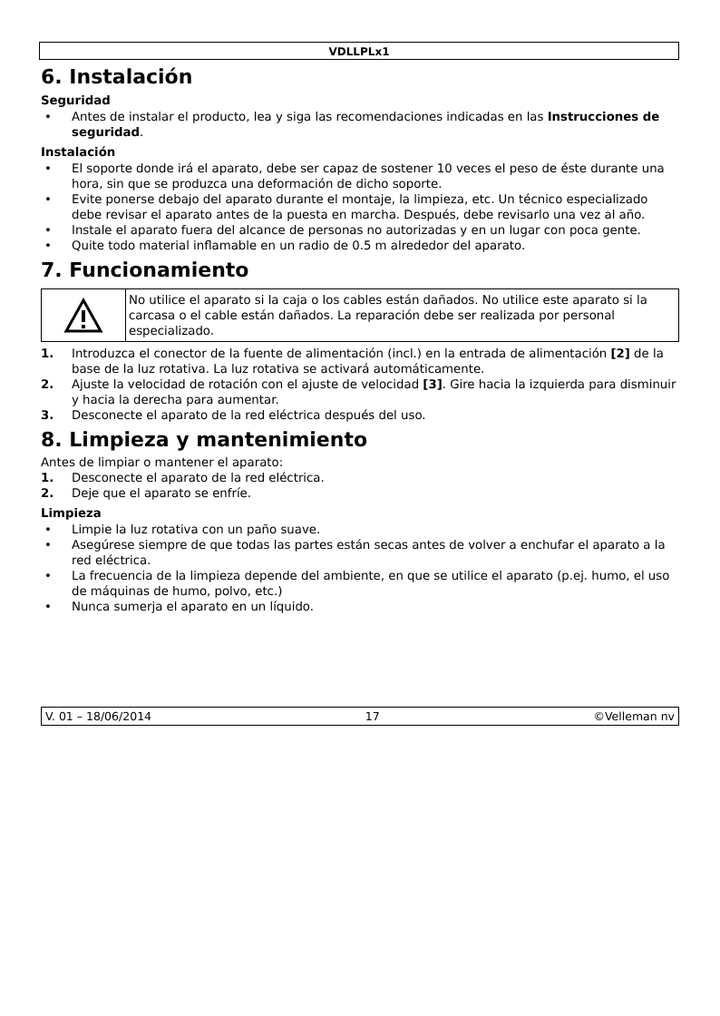VDLLPLx1
6. Instalación
Seguridad
Antes de instalar el producto, lea y siga las recomendaciones indicadas en las Instrucciones de seguridad.
Instalación
El soporte donde irá el aparato, debe ser capaz de sostener 10 veces el peso de éste durante una hora, sin que se produzca una deformación de dicho soporte.
Evite ponerse debajo del aparato durante el montaje, la limpieza, etc. Un técnico especializado debe revisar el aparato antes de la puesta en marcha. Después, debe revisarlo una vez al año.
Instale el aparato fuera del alcance de personas no autorizadas y en un lugar con poca gente.
Quite todo material inflamable en un radio de 0.5 m alrededor del aparato.
7. Funcionamiento
No utilice el aparato si la caja o los cables están dañados. No utilice este aparato si la carcasa o el cable están dañados. La reparación debe ser realizada por personal especializado.
1. Introduzca el conector de la fuente de alimentación (incl.) en la entrada de alimentación [2] de la base de la luz rotativa. La luz rotativa se activará automáticamente.
2. Ajuste la velocidad de rotación con el ajuste de velocidad [3]. Gire hacia la izquierda para disminuir y hacia la derecha para aumentar.
3. Desconecte el aparato de la red eléctrica después del uso.
8. Limpieza y mantenimiento
Antes de limpiar o mantener el aparato:
1. Desconecte el aparato de la red eléctrica.
2. Deje que el aparato se enfríe.
Limpieza
Limpie la luz rotativa con un paño suave.
Asegúrese siempre de que todas las partes están secas antes de volver a enchufar el aparato a la red eléctrica.
La frecuencia de la limpieza depende del ambiente, en que se utilice el aparato (p.ej. humo, el uso de máquinas de humo, polvo, etc.)
Nunca sumerja el aparato en un líquido.
V. 01 – 18/06/2014 17 ©Velleman nv